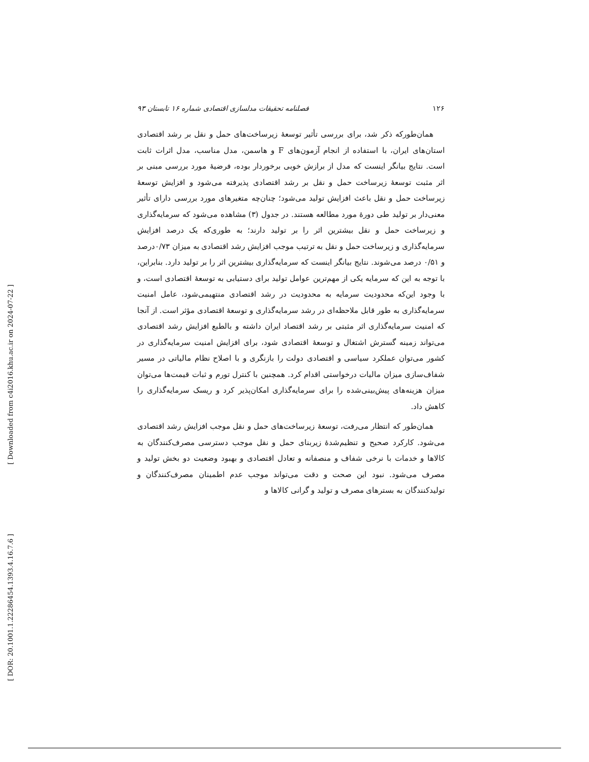[ Downloaded from c4i2016.khu.ac.ir on 2024-07-22 ]
[ DOR: 20.1001.1.22286454.1393.4.16.7.6 ]
۱۲۶ فصلنامه تحقیقات مدلسازی اقتصادی شماره ۱۶ تابستان ۹۳
همان‌طورکه ذکر شد، برای بررسی تأثیر توسعهٔ زیرساخت‌های حمل و نقل بر رشد اقتصادی استان‌های ایران، با استفاده از انجام آزمون‌های F و هاسمن، مدل مناسب، مدل اثرات ثابت است. نتایج بیانگر اینست که مدل از برازش خوبی برخوردار بوده، فرضیهٔ مورد بررسی مبنی بر اثر مثبت توسعهٔ زیرساخت حمل و نقل بر رشد اقتصادی پذیرفته می‌شود و افزایش توسعهٔ زیرساخت حمل و نقل باعث افزایش تولید می‌شود؛ چنان‌چه متغیرهای مورد بررسی دارای تأثیر معنی‌دار بر تولید طی دورهٔ مورد مطالعه هستند. در جدول (۳) مشاهده می‌شود که سرمایه‌گذاری و زیرساخت حمل و نقل بیشترین اثر را بر تولید دارند؛ به طوری‌که یک درصد افزایش سرمایه‌گذاری و زیرساخت حمل و نقل به ترتیب موجب افزایش رشد اقتصادی به میزان ۰/۷۳درصد و ۰/۵۱ درصد می‌شوند. نتایج بیانگر اینست که سرمایه‌گذاری بیشترین اثر را بر تولید دارد. بنابراین، با توجه به این که سرمایه یکی از مهم‌ترین عوامل تولید برای دستیابی به توسعهٔ اقتصادی است، و با وجود این‌که محدودیت سرمایه به محدودیت در رشد اقتصادی منتهیمی‌شود، عامل امنیت سرمایه‌گذاری به طور قابل ملاحظه‌ای در رشد سرمایه‌گذاری و توسعهٔ اقتصادی مؤثر است. از آنجا که امنیت سرمایه‌گذاری اثر مثبتی بر رشد اقتصاد ایران داشته و بالطبع افزایش رشد اقتصادی می‌تواند زمینه گسترش اشتغال و توسعهٔ اقتصادی شود، برای افزایش امنیت سرمایه‌گذاری در کشور می‌توان عملکرد سیاسی و اقتصادی دولت را بازنگری و با اصلاح نظام مالیاتی در مسیر شفاف‌سازی میزان مالیات درخواستی اقدام کرد. همچنین با کنترل تورم و ثبات قیمت‌ها می‌توان میزان هزینه‌های پیش‌بینی‌شده را برای سرمایه‌گذاری امکان‌پذیر کرد و ریسک سرمایه‌گذاری را کاهش داد.
همان‌طور که انتظار می‌رفت، توسعهٔ زیرساخت‌های حمل و نقل موجب افزایش رشد اقتصادی می‌شود. کارکرد صحیح و تنظیم‌شدهٔ زیربنای حمل و نقل موجب دسترسی مصرف‌کنندگان به کالاها و خدمات با نرخی شفاف و منصفانه و تعادل اقتصادی و بهبود وضعیت دو بخش تولید و مصرف می‌شود. نبود این صحت و دقت می‌تواند موجب عدم اطمینان مصرف‌کنندگان و تولیدکنندگان به بسترهای مصرف و تولید و گرانی کالاها و